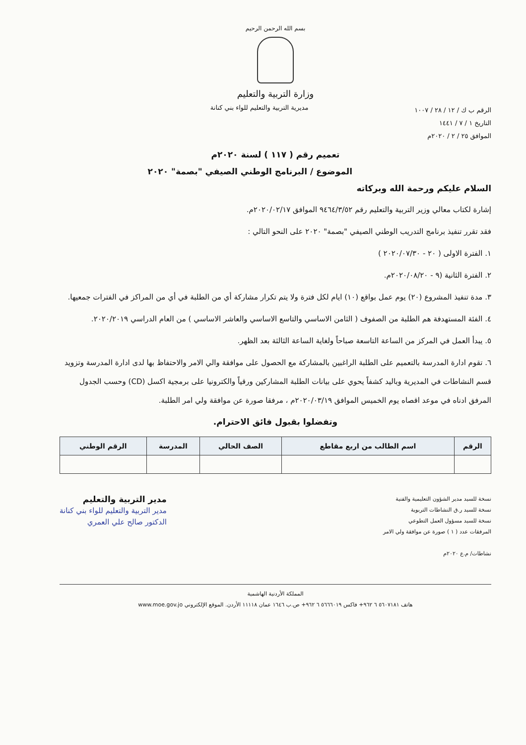بسم الله الرحمن الرحيم
وزارة التربية والتعليم
الرقم ب ك / ١٢ / ٢٨ / ١٠٠٧
التاريخ ١ / ٧ / ١٤٤١
الموافق ٢٥ / ٢ / ٢٠٢٠م
مديرية التربية والتعليم للواء بني كنانة
تعميم رقم ( ١١٧ ) لسنة ٢٠٢٠م
الموضوع / البرنامج الوطني الصيفي "بصمة" ٢٠٢٠
السلام عليكم ورحمة الله وبركاته
إشارة لكتاب معالي وزير التربية والتعليم رقم ٩٤٦٤/٣/٥٢ الموافق ٢٠٢٠/٠٢/١٧م.
فقد تقرر تنفيذ برنامج التدريب الوطني الصيفي "بصمة" ٢٠٢٠ على النحو التالي :
١. الفترة الاولى ( ٢٠ - ٢٠٢٠/٠٧/٣٠ )
٢. الفترة الثانية (٩ - ٢٠٢٠/٠٨/٢٠م.
٣. مدة تنفيذ المشروع (٢٠) يوم عمل بواقع (١٠) ايام لكل فترة ولا يتم تكرار مشاركة أي من الطلبة في أي من المراكز في الفترات جمعيها.
٤. الفئة المستهدفة هم الطلبة من الصفوف ( الثامن الاساسي والتاسع الاساسي والعاشر الاساسي ) من العام الدراسي ٢٠٢٠/٢٠١٩.
٥. يبدأ العمل في المركز من الساعة التاسعة صباحاً ولغاية الساعة الثالثة بعد الظهر.
٦. تقوم ادارة المدرسة بالتعميم على الطلبة الراغبين بالمشاركة مع الحصول على موافقة والي الامر والاحتفاظ بها لدى ادارة المدرسة وتزويد قسم النشاطات في المديرية وباليد كشفاً يحوي على بيانات الطلبة المشاركين ورقياً والكترونيا على برمجية اكسل (CD) وحسب الجدول المرفق ادناه في موعد اقصاه يوم الخميس الموافق ٢٠٢٠/٠٣/١٩م ، مرفقا صورة عن موافقة ولي امر الطلبة.
وتفضلوا بقبول فائق الاحترام.
| الرقم | اسم الطالب من اربع مقاطع | الصف الحالي | المدرسة | الرقم الوطني |
| --- | --- | --- | --- | --- |
نسخة للسيد مدير الشؤون التعليمية والفنية
نسخة للسيد ر.ق النشاطات التربوية
نسخة للسيد مسؤول العمل التطوعي
المرفقات عدد ( ١ ) صورة عن موافقة ولي الامر
نشاطات/ م.ع ٢٠٢٠م
مدير التربية والتعليم
مدير التربية والتعليم للواء بني كنانة
الدكتور صالح علي العمري
المملكة الأردنية الهاشمية
هاتف ٥٦٠٧١٨١ ٦ ٩٦٢+ فاكس ٥٦٦٦٠١٩ ٦ ٩٦٢+ ص.ب ١٦٤٦ عمان ١١١١٨ الأردن. الموقع الإلكتروني www.moe.gov.jo